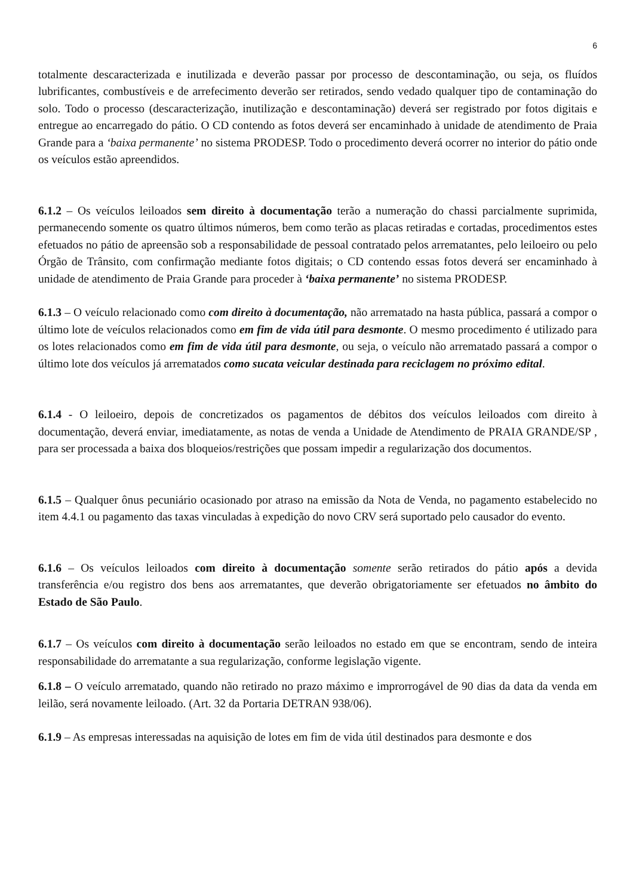6
totalmente descaracterizada e inutilizada e deverão passar por processo de descontaminação, ou seja, os fluídos lubrificantes, combustíveis e de arrefecimento deverão ser retirados, sendo vedado qualquer tipo de contaminação do solo. Todo o processo (descaracterização, inutilização e descontaminação) deverá ser registrado por fotos digitais e entregue ao encarregado do pátio. O CD contendo as fotos deverá ser encaminhado à unidade de atendimento de Praia Grande para a ‘baixa permanente’ no sistema PRODESP. Todo o procedimento deverá ocorrer no interior do pátio onde os veículos estão apreendidos.
6.1.2 – Os veículos leiloados sem direito à documentação terão a numeração do chassi parcialmente suprimida, permanecendo somente os quatro últimos números, bem como terão as placas retiradas e cortadas, procedimentos estes efetuados no pátio de apreensão sob a responsabilidade de pessoal contratado pelos arrematantes, pelo leiloeiro ou pelo Órgão de Trânsito, com confirmação mediante fotos digitais; o CD contendo essas fotos deverá ser encaminhado à unidade de atendimento de Praia Grande para proceder à ‘baixa permanente’ no sistema PRODESP.
6.1.3 – O veículo relacionado como com direito à documentação, não arrematado na hasta pública, passará a compor o último lote de veículos relacionados como em fim de vida útil para desmonte. O mesmo procedimento é utilizado para os lotes relacionados como em fim de vida útil para desmonte, ou seja, o veículo não arrematado passará a compor o último lote dos veículos já arrematados como sucata veicular destinada para reciclagem no próximo edital.
6.1.4 - O leiloeiro, depois de concretizados os pagamentos de débitos dos veículos leiloados com direito à documentação, deverá enviar, imediatamente, as notas de venda a Unidade de Atendimento de PRAIA GRANDE/SP , para ser processada a baixa dos bloqueios/restrições que possam impedir a regularização dos documentos.
6.1.5 – Qualquer ônus pecuniário ocasionado por atraso na emissão da Nota de Venda, no pagamento estabelecido no item 4.4.1 ou pagamento das taxas vinculadas à expedição do novo CRV será suportado pelo causador do evento.
6.1.6 – Os veículos leiloados com direito à documentação somente serão retirados do pátio após a devida transferência e/ou registro dos bens aos arrematantes, que deverão obrigatoriamente ser efetuados no âmbito do Estado de São Paulo.
6.1.7 – Os veículos com direito à documentação serão leiloados no estado em que se encontram, sendo de inteira responsabilidade do arrematante a sua regularização, conforme legislação vigente.
6.1.8 – O veículo arrematado, quando não retirado no prazo máximo e improrrogável de 90 dias da data da venda em leilão, será novamente leiloado. (Art. 32 da Portaria DETRAN 938/06).
6.1.9 – As empresas interessadas na aquisição de lotes em fim de vida útil destinados para desmonte e dos